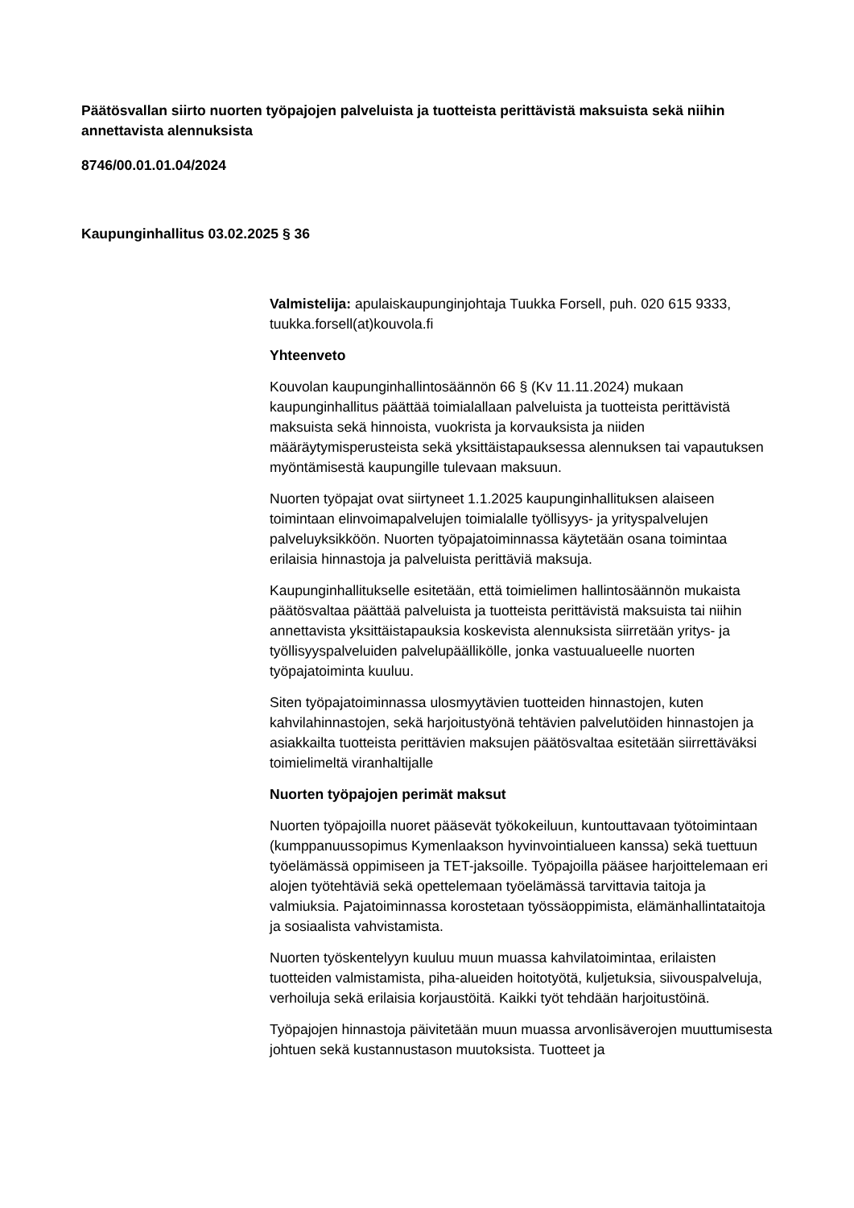Päätösvallan siirto nuorten työpajojen palveluista ja tuotteista perittävistä maksuista sekä niihin annettavista alennuksista
8746/00.01.01.04/2024
Kaupunginhallitus 03.02.2025 § 36
Valmistelija: apulaiskaupunginjohtaja Tuukka Forsell, puh. 020 615 9333, tuukka.forsell(at)kouvola.fi
Yhteenveto
Kouvolan kaupunginhallintosäännön 66 § (Kv 11.11.2024) mukaan kaupunginhallitus päättää toimialallaan palveluista ja tuotteista perittävistä maksuista sekä hinnoista, vuokrista ja korvauksista ja niiden määräytymisperusteista sekä yksittäistapauksessa alennuksen tai vapautuksen myöntämisestä kaupungille tulevaan maksuun.
Nuorten työpajat ovat siirtyneet 1.1.2025 kaupunginhallituksen alaiseen toimintaan elinvoimapalvelujen toimialalle työllisyys- ja yrityspalvelujen palveluyksikköön. Nuorten työpajatoiminnassa käytetään osana toimintaa erilaisia hinnastoja ja palveluista perittäviä maksuja.
Kaupunginhallitukselle esitetään, että toimielimen hallintosäännön mukaista päätösvaltaa päättää palveluista ja tuotteista perittävistä maksuista tai niihin annettavista yksittäistapauksia koskevista alennuksista siirretään yritys- ja työllisyyspalveluiden palvelupäällikölle, jonka vastuualueelle nuorten työpajatoiminta kuuluu.
Siten työpajatoiminnassa ulosmyytävien tuotteiden hinnastojen, kuten kahvilahinnastojen, sekä harjoitustyönä tehtävien palvelutöiden hinnastojen ja asiakkailta tuotteista perittävien maksujen päätösvaltaa esitetään siirrettäväksi toimielimeltä viranhaltijalle
Nuorten työpajojen perimät maksut
Nuorten työpajoilla nuoret pääsevät työkokeiluun, kuntouttavaan työtoimintaan (kumppanuussopimus Kymenlaakson hyvinvointialueen kanssa) sekä tuettuun työelämässä oppimiseen ja TET-jaksoille. Työpajoilla pääsee harjoittelemaan eri alojen työtehtäviä sekä opettelemaan työelämässä tarvittavia taitoja ja valmiuksia. Pajatoiminnassa korostetaan työssäoppimista, elämänhallintataitoja ja sosiaalista vahvistamista.
Nuorten työskentelyyn kuuluu muun muassa kahvilatoimintaa, erilaisten tuotteiden valmistamista, piha-alueiden hoitotyötä, kuljetuksia, siivouspalveluja, verhoiluja sekä erilaisia korjaustöitä. Kaikki työt tehdään harjoitustöinä.
Työpajojen hinnastoja päivitetään muun muassa arvonlisäverojen muuttumisesta johtuen sekä kustannustason muutoksista. Tuotteet ja